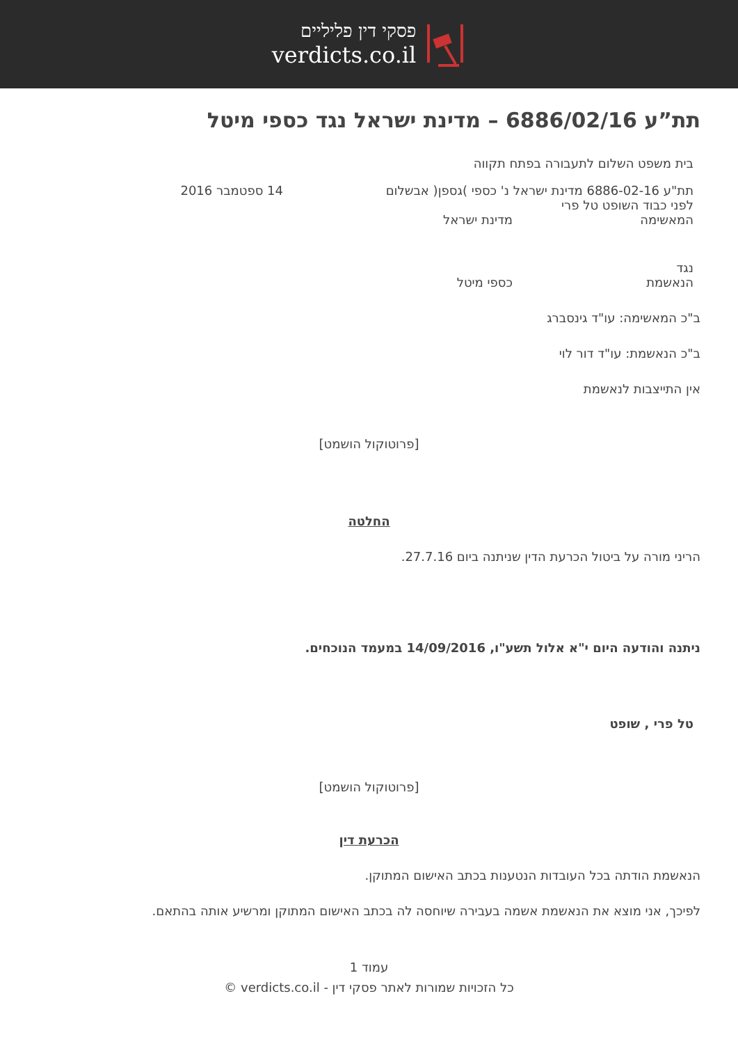פסקי דין פליליים
verdicts.co.il
תת”ע 6886/02/16 – מדינת ישראל נגד כספי מיטל
בית משפט השלום לתעבורה בפתח תקווה
תת"ע 6886-02-16 מדינת ישראל נ' כספי )גספן( אבשלום 14 ספטמבר 2016
לפני כבוד השופט טל פרי
המאשימה מדינת ישראל
נגד
הנאשמת כספי מיטל
ב"כ המאשימה: עו"ד גינסברג
ב"כ הנאשמת: עו"ד דור לוי
אין התייצבות לנאשמת
[פרוטוקול הושמט]
החלטה
הריני מורה על ביטול הכרעת הדין שניתנה ביום 27.7.16.
ניתנה והודעה היום י"א אלול תשע"ו, 14/09/2016 במעמד הנוכחים.
טל פרי , שופט
[פרוטוקול הושמט]
הכרעת דין
הנאשמת הודתה בכל העובדות הנטענות בכתב האישום המתוקן.
לפיכך, אני מוצא את הנאשמת אשמה בעבירה שיוחסה לה בכתב האישום המתוקן ומרשיע אותה בהתאם.
עמוד 1
כל הזכויות שמורות לאתר פסקי דין - verdicts.co.il ©